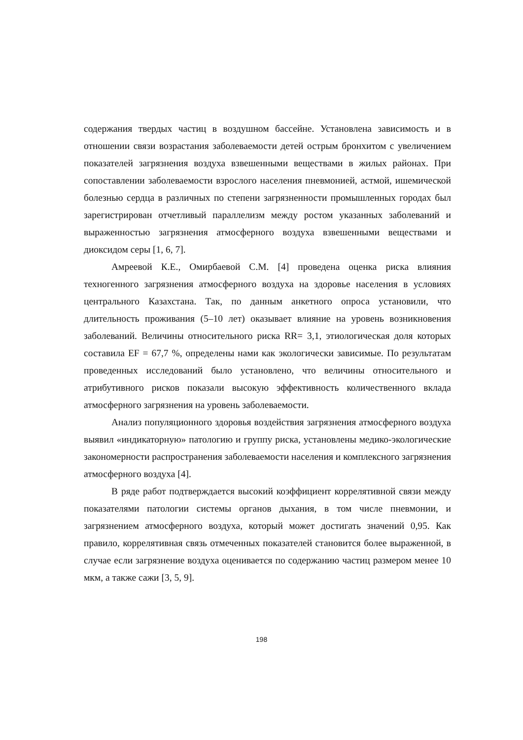содержания твердых частиц в воздушном бассейне. Установлена зависимость и в отношении связи возрастания заболеваемости детей острым бронхитом с увеличением показателей загрязнения воздуха взвешенными веществами в жилых районах. При сопоставлении заболеваемости взрослого населения пневмонией, астмой, ишемической болезнью сердца в различных по степени загрязненности промышленных городах был зарегистрирован отчетливый параллелизм между ростом указанных заболеваний и выраженностью загрязнения атмосферного воздуха взвешенными веществами и диоксидом серы [1, 6, 7].
Амреевой К.Е., Омирбаевой С.М. [4] проведена оценка риска влияния техногенного загрязнения атмосферного воздуха на здоровье населения в условиях центрального Казахстана. Так, по данным анкетного опроса установили, что длительность проживания (5–10 лет) оказывает влияние на уровень возникновения заболеваний. Величины относительного риска RR= 3,1, этиологическая доля которых составила EF = 67,7 %, определены нами как экологически зависимые. По результатам проведенных исследований было установлено, что величины относительного и атрибутивного рисков показали высокую эффективность количественного вклада атмосферного загрязнения на уровень заболеваемости.
Анализ популяционного здоровья воздействия загрязнения атмосферного воздуха выявил «индикаторную» патологию и группу риска, установлены медико-экологические закономерности распространения заболеваемости населения и комплексного загрязнения атмосферного воздуха [4].
В ряде работ подтверждается высокий коэффициент коррелятивной связи между показателями патологии системы органов дыхания, в том числе пневмонии, и загрязнением атмосферного воздуха, который может достигать значений 0,95. Как правило, коррелятивная связь отмеченных показателей становится более выраженной, в случае если загрязнение воздуха оценивается по содержанию частиц размером менее 10 мкм, а также сажи [3, 5, 9].
198